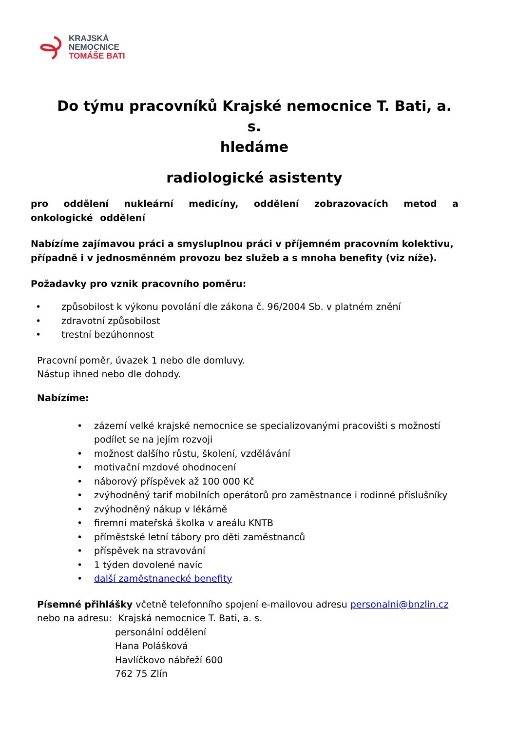KRAJSKÁ
NEMOCNICE
TOMÁŠE BATI
Do týmu pracovníků Krajské nemocnice T. Bati, a. s.
hledáme
radiologické asistenty
pro oddělení nukleární medicíny, oddělení zobrazovacích metod a onkologické oddělení
Nabízíme zajímavou práci a smysluplnou práci v příjemném pracovním kolektivu, případně i v jednosměnném provozu bez služeb a s mnoha benefity (viz níže).
Požadavky pro vznik pracovního poměru:
• způsobilost k výkonu povolání dle zákona č. 96/2004 Sb. v platném znění
• zdravotní způsobilost
• trestní bezúhonnost
Pracovní poměr, úvazek 1 nebo dle domluvy.
Nástup ihned nebo dle dohody.
Nabízíme:
• zázemí velké krajské nemocnice se specializovanými pracovišti s možností podílet se na jejím rozvoji
• možnost dalšího růstu, školení, vzdělávání
• motivační mzdové ohodnocení
• náborový příspěvek až 100 000 Kč
• zvýhodněný tarif mobilních operátorů pro zaměstnance i rodinné příslušníky
• zvýhodněný nákup v lékárně
• firemní mateřská školka v areálu KNTB
• příměstské letní tábory pro děti zaměstnanců
• příspěvek na stravování
• 1 týden dovolené navíc
• další zaměstnanecké benefity
Písemné přihlášky včetně telefonního spojení e-mailovou adresu personalni@bnzlin.cz
nebo na adresu: Krajská nemocnice T. Bati, a. s.
personální oddělení
Hana Polášková
Havlíčkovo nábřeží 600
762 75 Zlín